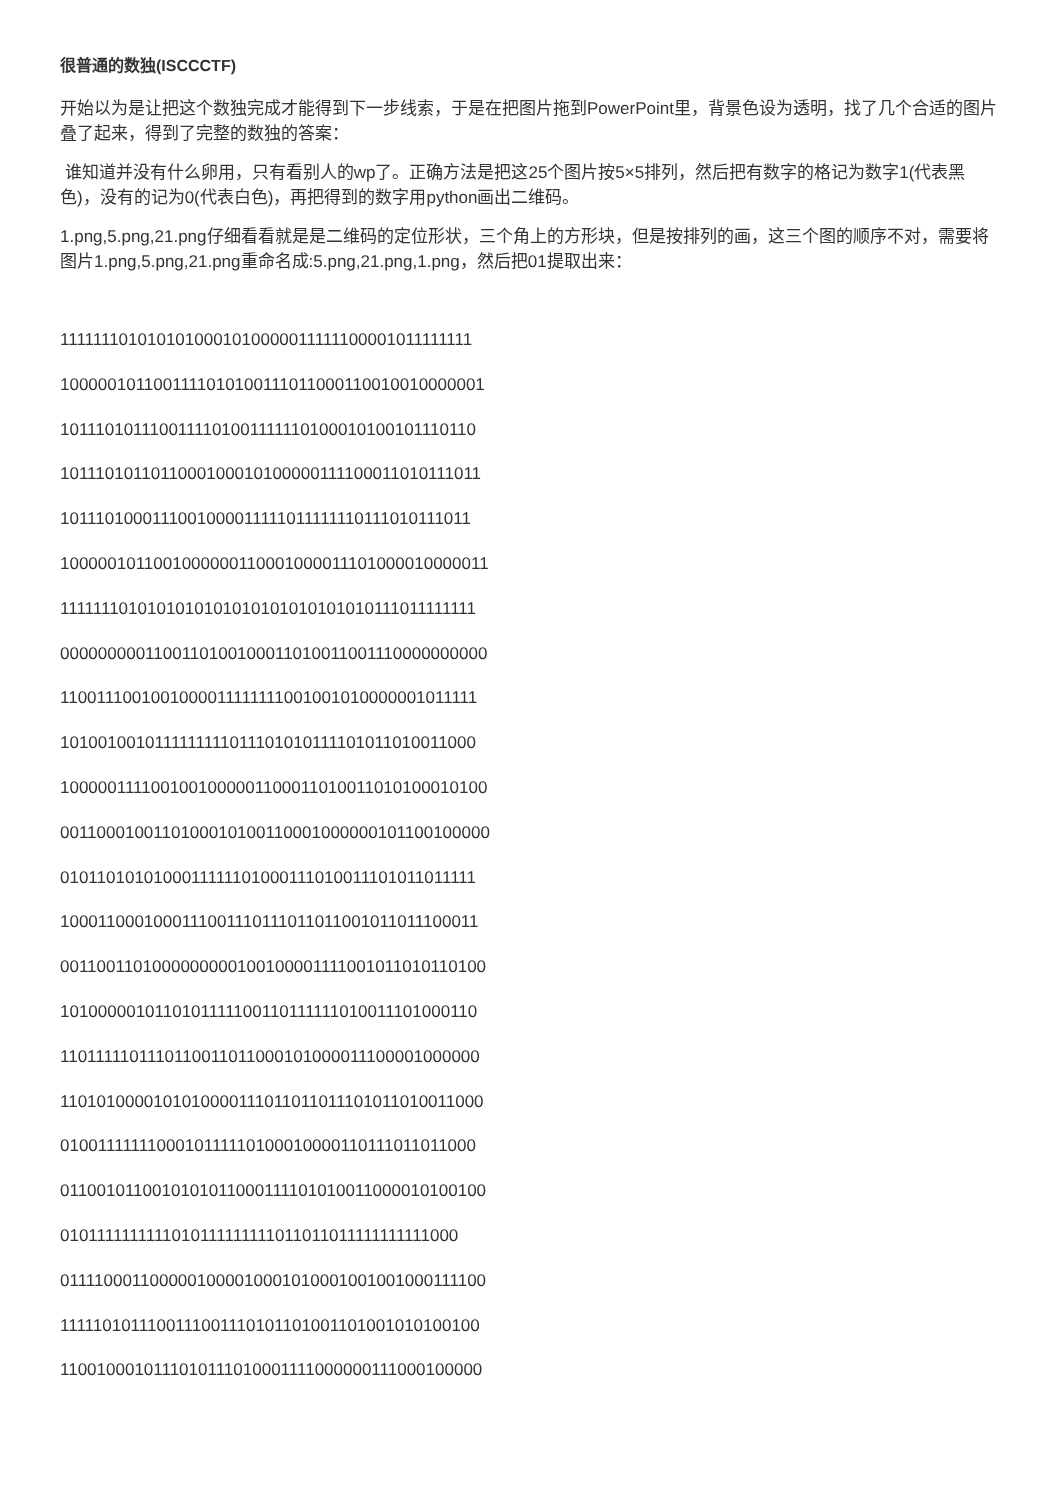很普通的数独(ISCCCTF)
开始以为是让把这个数独完成才能得到下一步线索，于是在把图片拖到PowerPoint里，背景色设为透明，找了几个合适的图片叠了起来，得到了完整的数独的答案：
谁知道并没有什么卵用，只有看别人的wp了。正确方法是把这25个图片按5×5排列，然后把有数字的格记为数字1(代表黑色)，没有的记为0(代表白色)，再把得到的数字用python画出二维码。
1.png,5.png,21.png仔细看看就是是二维码的定位形状，三个角上的方形块，但是按排列的画，这三个图的顺序不对，需要将图片1.png,5.png,21.png重命名成:5.png,21.png,1.png，然后把01提取出来：
1111111010101010001010000011111100001011111111
1000001011001111010100111011000110010010000001
1011101011100111101001111110100010100101110110
1011101011011000100010100000111100011010111011
1011101000111001000011111011111110111010111011
1000001011001000000110001000011101000010000011
1111111010101010101010101010101010111011111111
0000000001100110100100011010011001110000000000
1100111001001000011111111001001010000001011111
1010010010111111111011101010111101011010011000
1000001111001001000001100011010011010100010100
0011000100110100010100110001000000101100100000
0101101010100011111101000111010011101011011111
1000110001000111001110111011011001011011100011
0011001101000000000100100001111001011010110100
1010000010110101111100110111111010011101000110
1101111101110110011011000101000011100001000000
1101010000101010000111011011011101011010011000
0100111111100010111110100010000110111011011000
0110010110010101011000111101010011000010100100
0101111111111010111111111011011011111111111000
0111100011000001000010001010001001001000111100
1111101011100111001110101101001101001010100100
1100100010111010111010001111000000111000100000